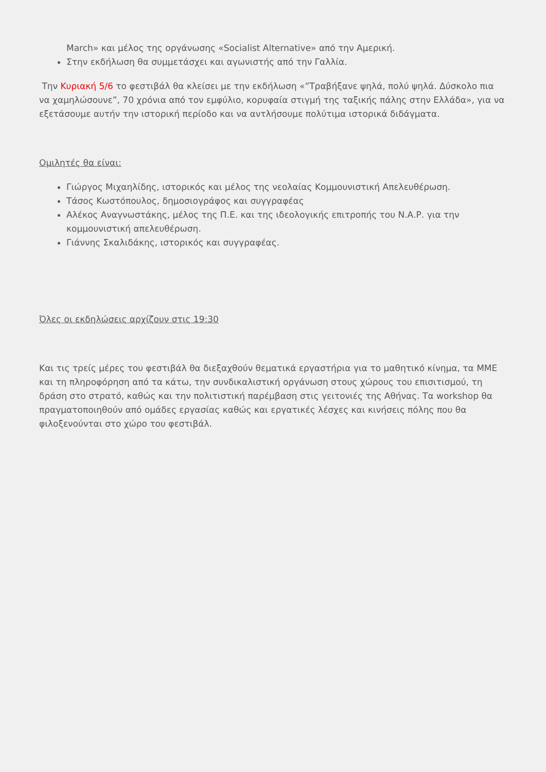March» και μέλος της οργάνωσης «Socialist Alternative» από την Αμερική.
Στην εκδήλωση θα συμμετάσχει και αγωνιστής από την Γαλλία.
Την Κυριακή 5/6 το φεστιβάλ θα κλείσει με την εκδήλωση «”Τραβήξανε ψηλά, πολύ ψηλά. Δύσκολο πια να χαμηλώσουνε”, 70 χρόνια από τον εμφύλιο, κορυφαία στιγμή της ταξικής πάλης στην Ελλάδα», για να εξετάσουμε αυτήν την ιστορική περίοδο και να αντλήσουμε πολύτιμα ιστορικά διδάγματα.
Ομιλητές θα είναι:
Γιώργος Μιχαηλίδης, ιστορικός και μέλος της νεολαίας Κομμουνιστική Απελευθέρωση.
Τάσος Κωστόπουλος, δημοσιογράφος και συγγραφέας
Αλέκος Αναγνωστάκης, μέλος της Π.Ε. και της ιδεολογικής επιτροπής του Ν.Α.Ρ. για την κομμουνιστική απελευθέρωση.
Γιάννης Σκαλιδάκης, ιστορικός και συγγραφέας.
Όλες οι εκδηλώσεις αρχίζουν στις 19:30
Και τις τρείς μέρες του φεστιβάλ θα διεξαχθούν θεματικά εργαστήρια για το μαθητικό κίνημα, τα ΜΜΕ και τη πληροφόρηση από τα κάτω, την συνδικαλιστική οργάνωση στους χώρους του επισιτισμού, τη δράση στο στρατό, καθώς και την πολιτιστική παρέμβαση στις γειτονιές της Αθήνας. Τα workshop θα πραγματοποιηθούν από ομάδες εργασίας καθώς και εργατικές λέσχες και κινήσεις πόλης που θα φιλοξενούνται στο χώρο του φεστιβάλ.